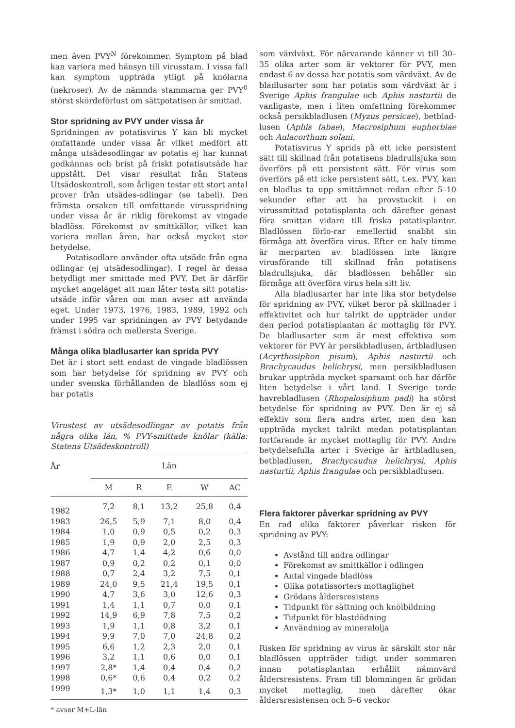men även PVY<sup>N</sup> förekommer. Symptom på blad kan variera med hänsyn till virusstam. I vissa fall kan symptom uppträda ytligt på knölarna (nekroser). Av de nämnda stammarna ger PVY<sup>0</sup> störst skördeförlust om sättpotatisen är smittad.
Stor spridning av PVY under vissa år
Spridningen av potatisvirus Y kan bli mycket omfattande under vissa år vilket medfört att många utsädesodlingar av potatis ej har kunnat godkännas och brist på friskt potatisutsäde har uppstått. Det visar resultat från Statens Utsädeskontroll, som årligen testar ett stort antal prover från utsädes-odlingar (se tabell). Den främsta orsaken till omfattande virusspridning under vissa år är riklig förekomst av vingade bladlöss. Förekomst av smittkällor, vilket kan variera mellan åren, har också mycket stor betydelse.
Potatisodlare använder ofta utsäde från egna odlingar (ej utsädesodlingar). I regel är dessa betydligt mer smittade med PVY. Det är därför mycket angeläget att man låter testa sitt potatis-utsäde inför våren om man avser att använda eget. Under 1973, 1976, 1983, 1989, 1992 och under 1995 var spridningen av PVY betydande främst i södra och mellersta Sverige.
Många olika bladlusarter kan sprida PVY
Det är i stort sett endast de vingade bladlössen som har betydelse för spridning av PVY och under svenska förhållanden de bladlöss som ej har potatis
Virustest av utsädesodlingar av potatis från några olika län, % PVY-smittade knölar (källa: Statens Utsädeskontroll)
| År | Län | | | | |
| --- | --- | --- | --- | --- | --- |
| | M | R | E | W | AC |
| 1982 | 7,2 | 8,1 | 13,2 | 25,8 | 0,4 |
| 1983 | 26,5 | 5,9 | 7,1 | 8,0 | 0,4 |
| 1984 | 1,0 | 0,9 | 0,5 | 0,2 | 0,3 |
| 1985 | 1,9 | 0,9 | 2,0 | 2,5 | 0,3 |
| 1986 | 4,7 | 1,4 | 4,2 | 0,6 | 0,0 |
| 1987 | 0,9 | 0,2 | 0,2 | 0,1 | 0,0 |
| 1988 | 0,7 | 2,4 | 3,2 | 7,5 | 0,1 |
| 1989 | 24,0 | 9,5 | 21,4 | 19,5 | 0,1 |
| 1990 | 4,7 | 3,6 | 3,0 | 12,6 | 0,3 |
| 1991 | 1,4 | 1,1 | 0,7 | 0,0 | 0,1 |
| 1992 | 14,9 | 6,9 | 7,8 | 7,5 | 0,2 |
| 1993 | 1,9 | 1,1 | 0,8 | 3,2 | 0,1 |
| 1994 | 9,9 | 7,0 | 7,0 | 24,8 | 0,2 |
| 1995 | 6,6 | 1,2 | 2,3 | 2,0 | 0,1 |
| 1996 | 3,2 | 1,1 | 0,6 | 0,0 | 0,1 |
| 1997 | 2,8* | 1,4 | 0,4 | 0,4 | 0,2 |
| 1998 | 0,6* | 0,6 | 0,4 | 0,2 | 0,2 |
| 1999 | 1,3* | 1,0 | 1,1 | 1,4 | 0,3 |
* avser M+L-län
som värdväxt. För närvarande känner vi till 30–35 olika arter som är vektorer för PVY, men endast 6 av dessa har potatis som värdväxt. Av de bladlusarter som har potatis som värdväxt är i Sverige Aphis frangulae och Aphis nasturtii de vanligaste, men i liten omfattning förekommer också persikbladlusen (Myzus persicae), betblad-lusen (Aphis fabae), Macrosiphum euphorbiae och Aulacorthum solani.
Potatisvirus Y sprids på ett icke persistent sätt till skillnad från potatisens bladrullsjuka som överförs på ett persistent sätt. För virus som överförs på ett icke persistent sätt, t.ex. PVY, kan en bladlus ta upp smittämnet redan efter 5–10 sekunder efter att ha provstuckit i en virussmittad potatisplanta och därefter genast föra smittan vidare till friska potatisplantor. Bladlössen förlo-rar emellertid snabbt sin förmåga att överföra virus. Efter en halv timme är merparten av bladlössen inte längre virusförande till skillnad från potatisens bladrullsjuka, där bladlössen behåller sin förmåga att överföra virus hela sitt liv.
Alla bladlusarter har inte lika stor betydelse för spridning av PVY, vilket beror på skillnader i effektivitet och hur talrikt de uppträder under den period potatisplantan är mottaglig för PVY. De bladlusarter som är mest effektiva som vektorer för PVY är persikbladlusen, ärtbladlusen (Acyrthosiphon pisum), Aphis nasturtii och Brachycaudus helichrysi, men persikbladlusen brukar uppträda mycket sparsamt och har därför liten betydelse i vårt land. I Sverige torde havrebladlusen (Rhopalosiphum padi) ha störst betydelse för spridning av PVY. Den är ej så effektiv som flera andra arter, men den kan uppträda mycket talrikt medan potatisplantan fortfarande är mycket mottaglig för PVY. Andra betydelsefulla arter i Sverige är ärtbladlusen, betbladlusen, Brachycaudus helichrysi, Aphis nasturtii, Aphis frangulae och persikbladlusen.
Flera faktorer påverkar spridning av PVY
En rad olika faktorer påverkar risken för spridning av PVY:
Avstånd till andra odlingar
Förekomst av smittkällor i odlingen
Antal vingade bladlöss
Olika potatissorters mottaglighet
Grödans åldersresistens
Tidpunkt för sättning och knölbildning
Tidpunkt för blastdödning
Användning av mineralolja
Risken för spridning av virus är särskilt stor när bladlössen uppträder tidigt under sommaren innan potatisplantan erhållit nämnvärd åldersresistens. Fram till blomningen är grödan mycket mottaglig, men därefter ökar åldersresistensen och 5–6 veckor